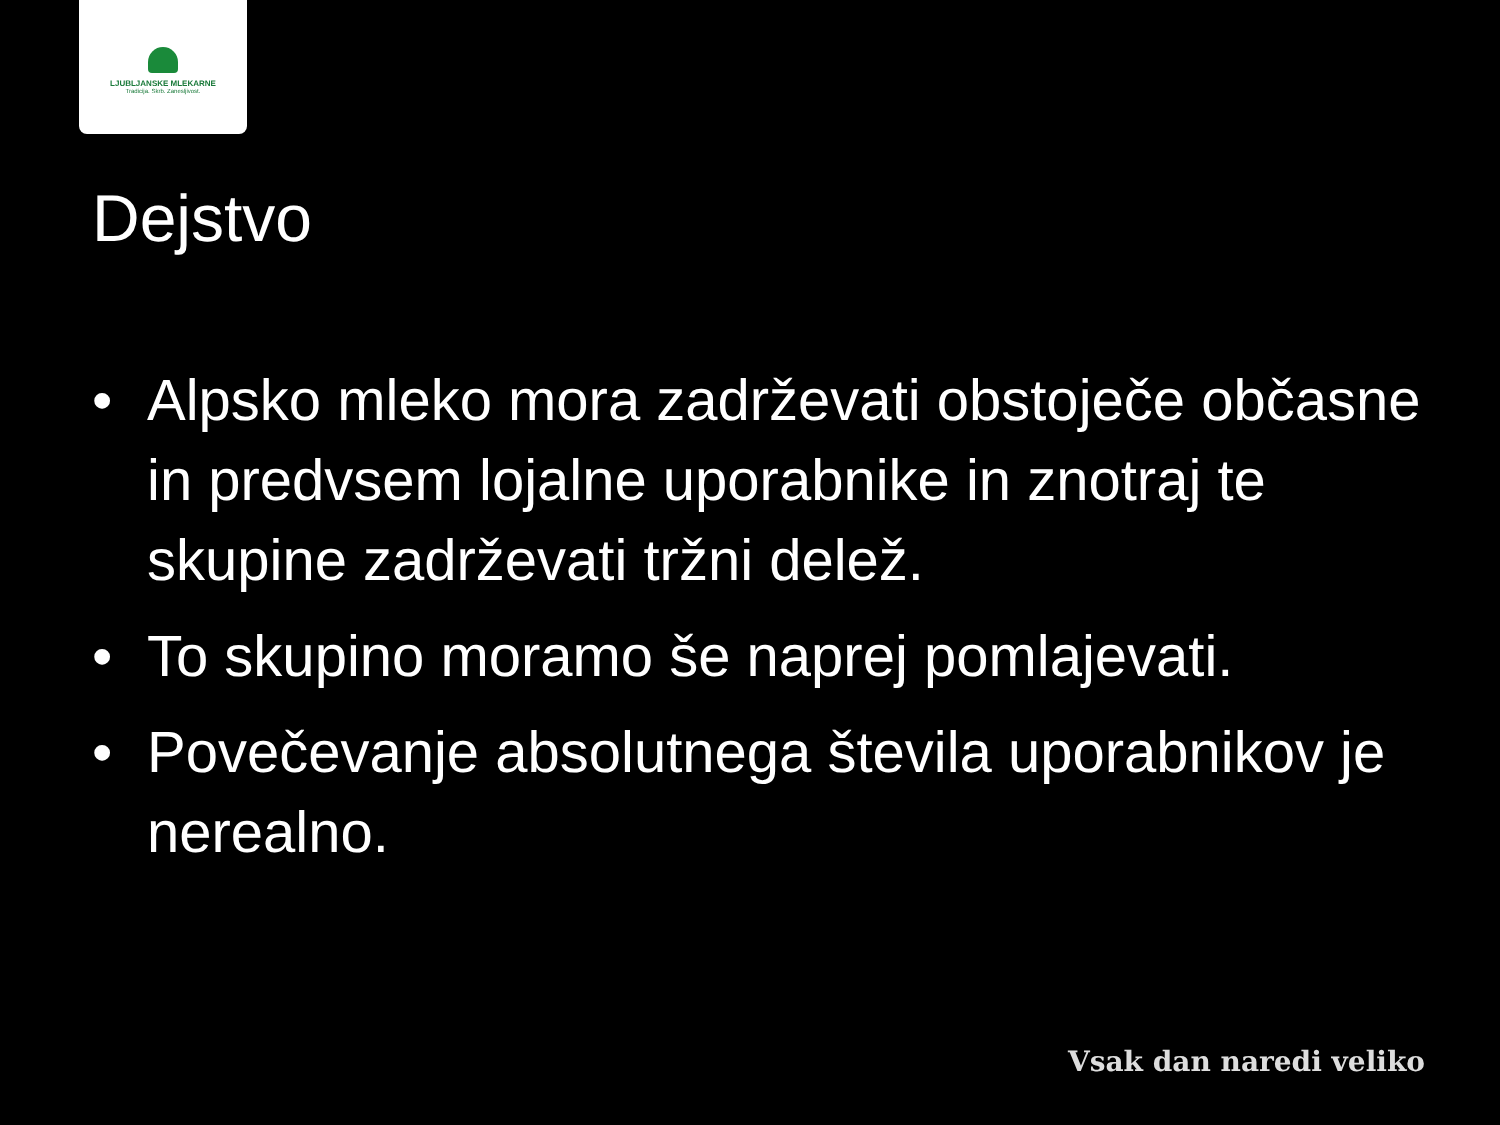LJUBLJANSKE MLEKARNE
Tradicija. Skrb. Zanesljivost.
Dejstvo
• Alpsko mleko mora zadrževati obstoječe občasne in predvsem lojalne uporabnike in znotraj te skupine zadrževati tržni delež.
• To skupino moramo še naprej pomlajevati.
• Povečevanje absolutnega števila uporabnikov je nerealno.
Vsak dan naredi veliko